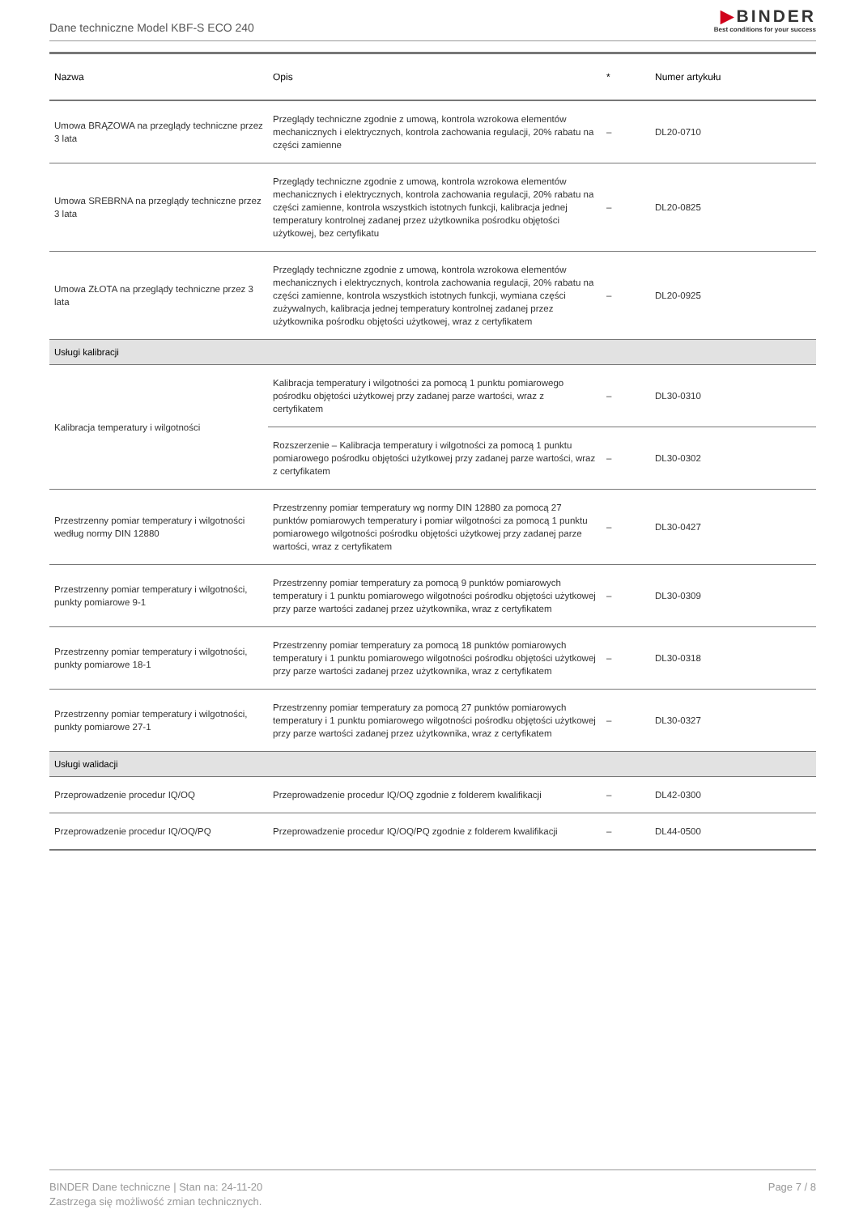Dane techniczne Model KBF-S ECO 240
▶BINDER
Best conditions for your success
| Nazwa | Opis | * | Numer artykułu |
| --- | --- | --- | --- |
| Umowa BRĄZOWA na przeglądy techniczne przez 3 lata | Przeglądy techniczne zgodnie z umową, kontrola wzrokowa elementów mechanicznych i elektrycznych, kontrola zachowania regulacji, 20% rabatu na części zamienne | – | DL20-0710 |
| Umowa SREBRNA na przeglądy techniczne przez 3 lata | Przeglądy techniczne zgodnie z umową, kontrola wzrokowa elementów mechanicznych i elektrycznych, kontrola zachowania regulacji, 20% rabatu na części zamienne, kontrola wszystkich istotnych funkcji, kalibracja jednej temperatury kontrolnej zadanej przez użytkownika pośrodku objętości użytkowej, bez certyfikatu | – | DL20-0825 |
| Umowa ZŁOTA na przeglądy techniczne przez 3 lata | Przeglądy techniczne zgodnie z umową, kontrola wzrokowa elementów mechanicznych i elektrycznych, kontrola zachowania regulacji, 20% rabatu na części zamienne, kontrola wszystkich istotnych funkcji, wymiana części zużywalnych, kalibracja jednej temperatury kontrolnej zadanej przez użytkownika pośrodku objętości użytkowej, wraz z certyfikatem | – | DL20-0925 |
| Usługi kalibracji | | | |
| Kalibracja temperatury i wilgotności | Kalibracja temperatury i wilgotności za pomocą 1 punktu pomiarowego pośrodku objętości użytkowej przy zadanej parze wartości, wraz z certyfikatem | – | DL30-0310 |
| | Rozszerzenie – Kalibracja temperatury i wilgotności za pomocą 1 punktu pomiarowego pośrodku objętości użytkowej przy zadanej parze wartości, wraz z certyfikatem | – | DL30-0302 |
| Przestrzenny pomiar temperatury i wilgotności według normy DIN 12880 | Przestrzenny pomiar temperatury wg normy DIN 12880 za pomocą 27 punktów pomiarowych temperatury i pomiar wilgotności za pomocą 1 punktu pomiarowego wilgotności pośrodku objętości użytkowej przy zadanej parze wartości, wraz z certyfikatem | – | DL30-0427 |
| Przestrzenny pomiar temperatury i wilgotności, punkty pomiarowe 9-1 | Przestrzenny pomiar temperatury za pomocą 9 punktów pomiarowych temperatury i 1 punktu pomiarowego wilgotności pośrodku objętości użytkowej przy parze wartości zadanej przez użytkownika, wraz z certyfikatem | – | DL30-0309 |
| Przestrzenny pomiar temperatury i wilgotności, punkty pomiarowe 18-1 | Przestrzenny pomiar temperatury za pomocą 18 punktów pomiarowych temperatury i 1 punktu pomiarowego wilgotności pośrodku objętości użytkowej przy parze wartości zadanej przez użytkownika, wraz z certyfikatem | – | DL30-0318 |
| Przestrzenny pomiar temperatury i wilgotności, punkty pomiarowe 27-1 | Przestrzenny pomiar temperatury za pomocą 27 punktów pomiarowych temperatury i 1 punktu pomiarowego wilgotności pośrodku objętości użytkowej przy parze wartości zadanej przez użytkownika, wraz z certyfikatem | – | DL30-0327 |
| Usługi walidacji | | | |
| Przeprowadzenie procedur IQ/OQ | Przeprowadzenie procedur IQ/OQ zgodnie z folderem kwalifikacji | – | DL42-0300 |
| Przeprowadzenie procedur IQ/OQ/PQ | Przeprowadzenie procedur IQ/OQ/PQ zgodnie z folderem kwalifikacji | – | DL44-0500 |
BINDER Dane techniczne | Stan na: 24-11-20
Zastrzega się możliwość zmian technicznych.
Page 7 / 8